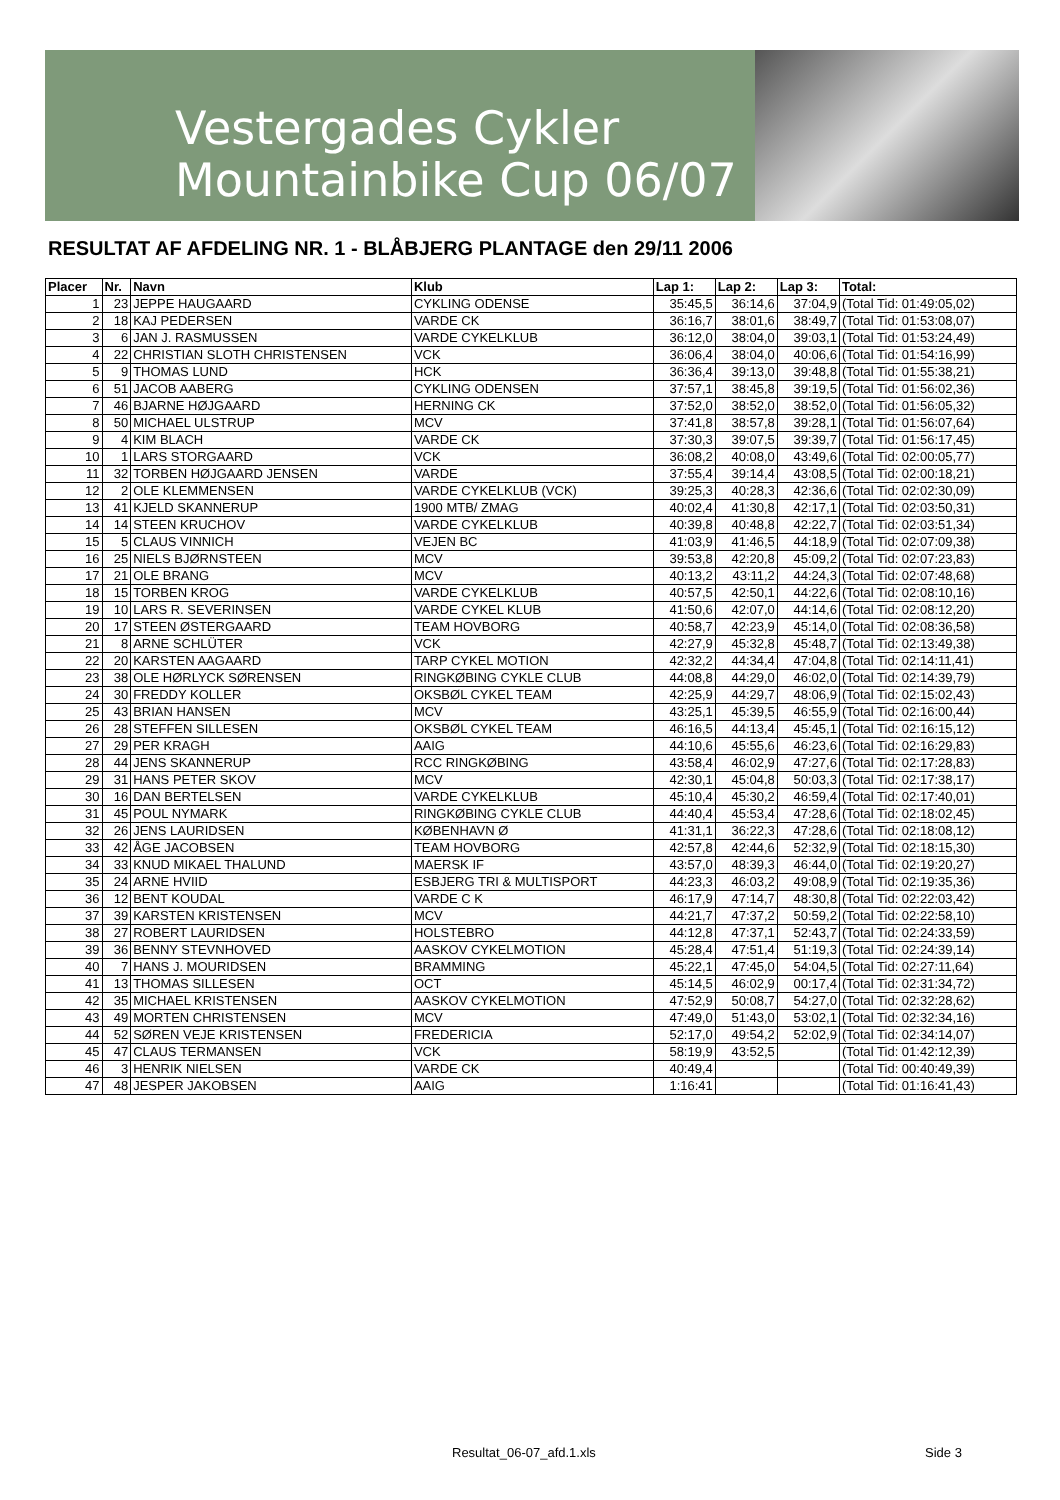Vestergades Cykler
Mountainbike Cup 06/07
RESULTAT AF AFDELING NR. 1 - BLÅBJERG PLANTAGE den 29/11 2006
| Placer | Nr. | Navn | Klub | Lap 1: | Lap 2: | Lap 3: | Total: |
| --- | --- | --- | --- | --- | --- | --- | --- |
| 1 | 23 | JEPPE HAUGAARD | CYKLING ODENSE | 35:45,5 | 36:14,6 | 37:04,9 | (Total Tid: 01:49:05,02) |
| 2 | 18 | KAJ PEDERSEN | VARDE CK | 36:16,7 | 38:01,6 | 38:49,7 | (Total Tid: 01:53:08,07) |
| 3 | 6 | JAN J. RASMUSSEN | VARDE CYKELKLUB | 36:12,0 | 38:04,0 | 39:03,1 | (Total Tid: 01:53:24,49) |
| 4 | 22 | CHRISTIAN SLOTH CHRISTENSEN | VCK | 36:06,4 | 38:04,0 | 40:06,6 | (Total Tid: 01:54:16,99) |
| 5 | 9 | THOMAS LUND | HCK | 36:36,4 | 39:13,0 | 39:48,8 | (Total Tid: 01:55:38,21) |
| 6 | 51 | JACOB AABERG | CYKLING ODENSEN | 37:57,1 | 38:45,8 | 39:19,5 | (Total Tid: 01:56:02,36) |
| 7 | 46 | BJARNE HØJGAARD | HERNING CK | 37:52,0 | 38:52,0 | 38:52,0 | (Total Tid: 01:56:05,32) |
| 8 | 50 | MICHAEL ULSTRUP | MCV | 37:41,8 | 38:57,8 | 39:28,1 | (Total Tid: 01:56:07,64) |
| 9 | 4 | KIM BLACH | VARDE CK | 37:30,3 | 39:07,5 | 39:39,7 | (Total Tid: 01:56:17,45) |
| 10 | 1 | LARS STORGAARD | VCK | 36:08,2 | 40:08,0 | 43:49,6 | (Total Tid: 02:00:05,77) |
| 11 | 32 | TORBEN HØJGAARD JENSEN | VARDE | 37:55,4 | 39:14,4 | 43:08,5 | (Total Tid: 02:00:18,21) |
| 12 | 2 | OLE KLEMMENSEN | VARDE CYKELKLUB (VCK) | 39:25,3 | 40:28,3 | 42:36,6 | (Total Tid: 02:02:30,09) |
| 13 | 41 | KJELD SKANNERUP | 1900 MTB/ ZMAG | 40:02,4 | 41:30,8 | 42:17,1 | (Total Tid: 02:03:50,31) |
| 14 | 14 | STEEN KRUCHOV | VARDE CYKELKLUB | 40:39,8 | 40:48,8 | 42:22,7 | (Total Tid: 02:03:51,34) |
| 15 | 5 | CLAUS VINNICH | VEJEN BC | 41:03,9 | 41:46,5 | 44:18,9 | (Total Tid: 02:07:09,38) |
| 16 | 25 | NIELS BJØRNSTEEN | MCV | 39:53,8 | 42:20,8 | 45:09,2 | (Total Tid: 02:07:23,83) |
| 17 | 21 | OLE BRANG | MCV | 40:13,2 | 43:11,2 | 44:24,3 | (Total Tid: 02:07:48,68) |
| 18 | 15 | TORBEN KROG | VARDE CYKELKLUB | 40:57,5 | 42:50,1 | 44:22,6 | (Total Tid: 02:08:10,16) |
| 19 | 10 | LARS R. SEVERINSEN | VARDE CYKEL KLUB | 41:50,6 | 42:07,0 | 44:14,6 | (Total Tid: 02:08:12,20) |
| 20 | 17 | STEEN ØSTERGAARD | TEAM HOVBORG | 40:58,7 | 42:23,9 | 45:14,0 | (Total Tid: 02:08:36,58) |
| 21 | 8 | ARNE SCHLÜTER | VCK | 42:27,9 | 45:32,8 | 45:48,7 | (Total Tid: 02:13:49,38) |
| 22 | 20 | KARSTEN AAGAARD | TARP CYKEL MOTION | 42:32,2 | 44:34,4 | 47:04,8 | (Total Tid: 02:14:11,41) |
| 23 | 38 | OLE HØRLYCK SØRENSEN | RINGKØBING CYKLE CLUB | 44:08,8 | 44:29,0 | 46:02,0 | (Total Tid: 02:14:39,79) |
| 24 | 30 | FREDDY KOLLER | OKSBØL CYKEL TEAM | 42:25,9 | 44:29,7 | 48:06,9 | (Total Tid: 02:15:02,43) |
| 25 | 43 | BRIAN HANSEN | MCV | 43:25,1 | 45:39,5 | 46:55,9 | (Total Tid: 02:16:00,44) |
| 26 | 28 | STEFFEN SILLESEN | OKSBØL CYKEL TEAM | 46:16,5 | 44:13,4 | 45:45,1 | (Total Tid: 02:16:15,12) |
| 27 | 29 | PER KRAGH | AAIG | 44:10,6 | 45:55,6 | 46:23,6 | (Total Tid: 02:16:29,83) |
| 28 | 44 | JENS SKANNERUP | RCC RINGKØBING | 43:58,4 | 46:02,9 | 47:27,6 | (Total Tid: 02:17:28,83) |
| 29 | 31 | HANS PETER SKOV | MCV | 42:30,1 | 45:04,8 | 50:03,3 | (Total Tid: 02:17:38,17) |
| 30 | 16 | DAN BERTELSEN | VARDE CYKELKLUB | 45:10,4 | 45:30,2 | 46:59,4 | (Total Tid: 02:17:40,01) |
| 31 | 45 | POUL NYMARK | RINGKØBING CYKLE CLUB | 44:40,4 | 45:53,4 | 47:28,6 | (Total Tid: 02:18:02,45) |
| 32 | 26 | JENS LAURIDSEN | KØBENHAVN Ø | 41:31,1 | 36:22,3 | 47:28,6 | (Total Tid: 02:18:08,12) |
| 33 | 42 | ÅGE JACOBSEN | TEAM HOVBORG | 42:57,8 | 42:44,6 | 52:32,9 | (Total Tid: 02:18:15,30) |
| 34 | 33 | KNUD MIKAEL THALUND | MAERSK IF | 43:57,0 | 48:39,3 | 46:44,0 | (Total Tid: 02:19:20,27) |
| 35 | 24 | ARNE HVIID | ESBJERG TRI & MULTISPORT | 44:23,3 | 46:03,2 | 49:08,9 | (Total Tid: 02:19:35,36) |
| 36 | 12 | BENT KOUDAL | VARDE C K | 46:17,9 | 47:14,7 | 48:30,8 | (Total Tid: 02:22:03,42) |
| 37 | 39 | KARSTEN KRISTENSEN | MCV | 44:21,7 | 47:37,2 | 50:59,2 | (Total Tid: 02:22:58,10) |
| 38 | 27 | ROBERT LAURIDSEN | HOLSTEBRO | 44:12,8 | 47:37,1 | 52:43,7 | (Total Tid: 02:24:33,59) |
| 39 | 36 | BENNY STEVNHOVED | AASKOV CYKELMOTION | 45:28,4 | 47:51,4 | 51:19,3 | (Total Tid: 02:24:39,14) |
| 40 | 7 | HANS J. MOURIDSEN | BRAMMING | 45:22,1 | 47:45,0 | 54:04,5 | (Total Tid: 02:27:11,64) |
| 41 | 13 | THOMAS SILLESEN | OCT | 45:14,5 | 46:02,9 | 00:17,4 | (Total Tid: 02:31:34,72) |
| 42 | 35 | MICHAEL KRISTENSEN | AASKOV CYKELMOTION | 47:52,9 | 50:08,7 | 54:27,0 | (Total Tid: 02:32:28,62) |
| 43 | 49 | MORTEN CHRISTENSEN | MCV | 47:49,0 | 51:43,0 | 53:02,1 | (Total Tid: 02:32:34,16) |
| 44 | 52 | SØREN VEJE KRISTENSEN | FREDERICIA | 52:17,0 | 49:54,2 | 52:02,9 | (Total Tid: 02:34:14,07) |
| 45 | 47 | CLAUS TERMANSEN | VCK | 58:19,9 | 43:52,5 | | (Total Tid: 01:42:12,39) |
| 46 | 3 | HENRIK NIELSEN | VARDE CK | 40:49,4 | | | (Total Tid: 00:40:49,39) |
| 47 | 48 | JESPER JAKOBSEN | AAIG | 1:16:41 | | | (Total Tid: 01:16:41,43) |
Resultat_06-07_afd.1.xls Side 3